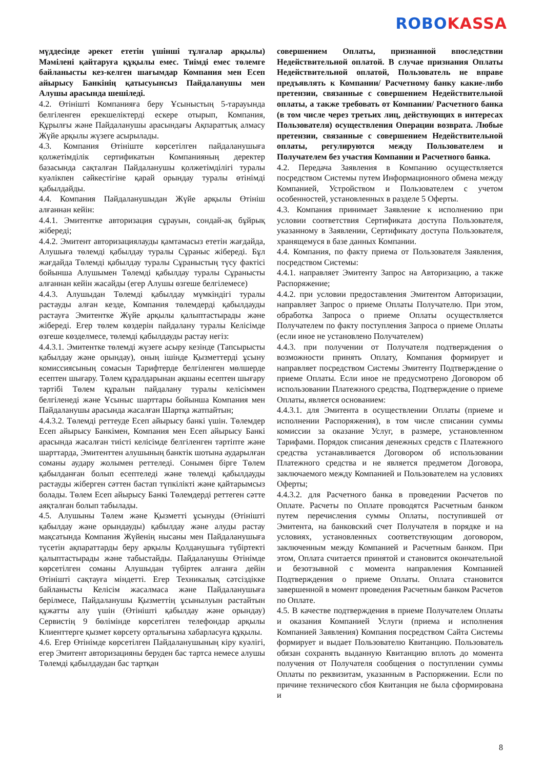ROBO KASSA
мүддесінде әрекет ететін үшінші тұлғалар арқылы) Мәмілені қайтаруға құқылы емес. Тиімді емес төлемге байланысты кез-келген шағымдар Компания мен Есеп айырысу Банкінің қатысуынсыз Пайдаланушы мен Алушы арасында шешіледі.
4.2. Өтінішті Компанияға беру Ұсыныстың 5-тарауында белгіленген ерекшеліктерді ескере отырып, Компания, Құрылғы және Пайдаланушы арасындағы Ақпараттық алмасу Жүйе арқылы жүзеге асырылады.
4.3. Компания Өтініште көрсетілген пайдаланушыға қолжетімділік сертификатын Компанияның деректер базасында сақталған Пайдаланушы қолжетімділігі туралы куәлікпен сәйкестігіне қарай орындау туралы өтінімді қабылдайды.
4.4. Компания Пайдаланушыдан Жүйе арқылы Өтініш алғаннан кейін:
4.4.1. Эмитентке авторизация сұрауын, сондай-ақ бұйрық жібереді;
4.4.2. Эмитент авторизациялауды қамтамасыз ететін жағдайда, Алушыға төлемді қабылдау туралы Сұраныс жібереді. Бұл жағдайда Төлемді қабылдау туралы Сұраныстың түсу фактісі бойынша Алушымен Төлемді қабылдау туралы Сұранысты алғаннан кейін жасайды (егер Алушы өзгеше белгілемесе)
4.4.3. Алушыдан Төлемді қабылдау мүмкіндігі туралы растауды алған кезде, Компания төлемдерді қабылдауды растауға Эмитентке Жүйе арқылы қалыптастырады және жібереді. Егер төлем көздерін пайдалану туралы Келісімде өзгеше көзделмесе, төлемді қабылдауды растау негіз:
4.4.3.1. Эмитентке төлемді жүзеге асыру кезінде (Тапсырысты қабылдау және орындау), оның ішінде Қызметтерді ұсыну комиссиясының сомасын Тарифтерде белгіленген мөлшерде есептен шығару. Төлем құралдарынан ақшаны есептен шығару тәртібі Төлем құралын пайдалану туралы келісіммен белгіленеді және Ұсыныс шарттары бойынша Компания мен Пайдаланушы арасында жасалған Шартқа жатпайтын;
4.4.3.2. Төлемді реттеуде Есеп айырысу банкі үшін. Төлемдер Есеп айырысу Банкімен, Компания мен Есеп айырысу Банкі арасында жасалған тиісті келісімде белгіленген тәртіпте және шарттарда, Эмитенттен алушының банктік шотына аударылған соманы аудару жолымен реттеледі. Сонымен бірге Төлем қабылданған болып есептеледі және төлемді қабылдауды растауды жіберген сәттен бастап түпкілікті және қайтарымсыз болады. Төлем Есеп айырысу Банкі Төлемдерді реттеген сәтте аяқталған болып табылады.
4.5. Алушыны Төлем және Қызметті ұсынуды (Өтінішті қабылдау және орындауды) қабылдау және алуды растау мақсатында Компания Жүйенің нысаны мен Пайдаланушыға түсетін ақпараттарды беру арқылы Қолданушыға түбіртекті қалыптастырады және табыстайды. Пайдаланушы Өтінімде көрсетілген соманы Алушыдан түбіртек алғанға дейін Өтінішті сақтауға міндетті. Егер Техникалық сәтсіздікке байланысты Келісім жасалмаса және Пайдаланушыға берілмесе, Пайдаланушы Қызметтің ұсынылуын растайтын құжатты алу үшін (Өтінішті қабылдау және орындау) Сервистің 9 бөлімінде көрсетілген телефондар арқылы Клиенттерге қызмет көрсету орталығына хабарласуға құқылы.
4.6. Егер Өтінімде көрсетілген Пайдаланушының кіру куәлігі, егер Эмитент авторизацияны беруден бас тартса немесе алушы Төлемді қабылдаудан бас тартқан
совершением Оплаты, признанной впоследствии Недействительной оплатой. В случае признания Оплаты Недействительной оплатой, Пользователь не вправе предъявлять к Компании/ Расчетному банку какие-либо претензии, связанные с совершением Недействительной оплаты, а также требовать от Компании/ Расчетного банка (в том числе через третьих лиц, действующих в интересах Пользователя) осуществления Операции возврата. Любые претензии, связанные с совершением Недействительной оплаты, регулируются между Пользователем и Получателем без участия Компании и Расчетного банка.
4.2. Передача Заявления в Компанию осуществляется посредством Системы путем Информационного обмена между Компанией, Устройством и Пользователем с учетом особенностей, установленных в разделе 5 Оферты.
4.3. Компания принимает Заявление к исполнению при условии соответствия Сертификата доступа Пользователя, указанному в Заявлении, Сертификату доступа Пользователя, хранящемуся в базе данных Компании.
4.4. Компания, по факту приема от Пользователя Заявления, посредством Системы:
4.4.1. направляет Эмитенту Запрос на Авторизацию, а также Распоряжение;
4.4.2. при условии предоставления Эмитентом Авторизации, направляет Запрос о приеме Оплаты Получателю. При этом, обработка Запроса о приеме Оплаты осуществляется Получателем по факту поступления Запроса о приеме Оплаты (если иное не установлено Получателем)
4.4.3. при получении от Получателя подтверждения о возможности принять Оплату, Компания формирует и направляет посредством Системы Эмитенту Подтверждение о приеме Оплаты. Если иное не предусмотрено Договором об использовании Платежного средства, Подтверждение о приеме Оплаты, является основанием:
4.4.3.1. для Эмитента в осуществлении Оплаты (приеме и исполнении Распоряжения), в том числе списании суммы комиссии за оказание Услуг, в размере, установленном Тарифами. Порядок списания денежных средств с Платежного средства устанавливается Договором об использовании Платежного средства и не является предметом Договора, заключаемого между Компанией и Пользователем на условиях Оферты;
4.4.3.2. для Расчетного банка в проведении Расчетов по Оплате. Расчеты по Оплате проводятся Расчетным банком путем перечисления суммы Оплаты, поступившей от Эмитента, на банковский счет Получателя в порядке и на условиях, установленных соответствующим договором, заключенным между Компанией и Расчетным банком. При этом, Оплата считается принятой и становится окончательной и безотзывной с момента направления Компанией Подтверждения о приеме Оплаты. Оплата становится завершенной в момент проведения Расчетным банком Расчетов по Оплате.
4.5. В качестве подтверждения в приеме Получателем Оплаты и оказания Компанией Услуги (приема и исполнения Компанией Заявления) Компания посредством Сайта Системы формирует и выдает Пользователю Квитанцию. Пользователь обязан сохранять выданную Квитанцию вплоть до момента получения от Получателя сообщения о поступлении суммы Оплаты по реквизитам, указанным в Распоряжении. Если по причине технического сбоя Квитанция не была сформирована и
8